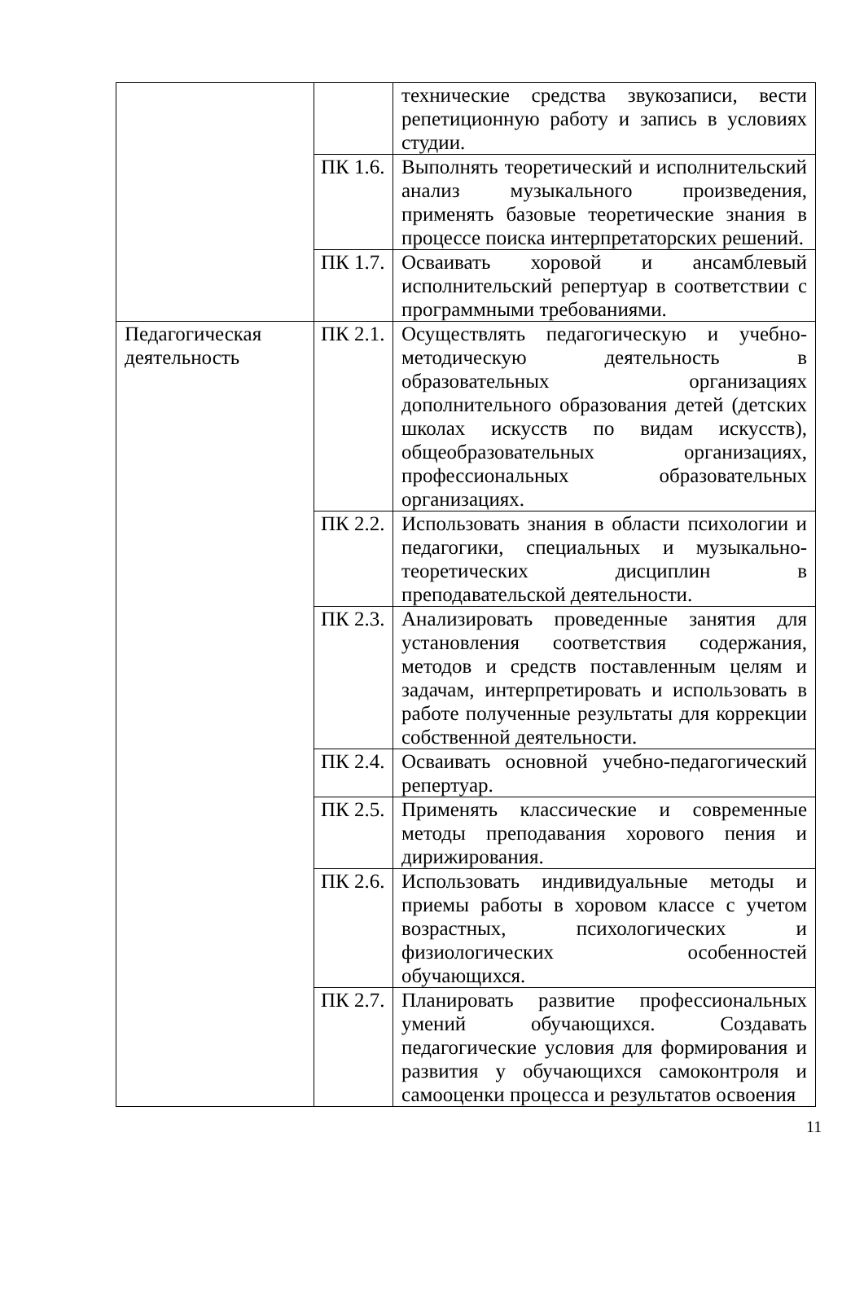| | | технические средства звукозаписи, вести репетиционную работу и запись в условиях студии. |
| | ПК 1.6. | Выполнять теоретический и исполнительский анализ музыкального произведения, применять базовые теоретические знания в процессе поиска интерпретаторских решений. |
| | ПК 1.7. | Осваивать хоровой и ансамблевый исполнительский репертуар в соответствии с программными требованиями. |
| Педагогическая деятельность | ПК 2.1. | Осуществлять педагогическую и учебно-методическую деятельность в образовательных организациях дополнительного образования детей (детских школах искусств по видам искусств), общеобразовательных организациях, профессиональных образовательных организациях. |
| | ПК 2.2. | Использовать знания в области психологии и педагогики, специальных и музыкально-теоретических дисциплин в преподавательской деятельности. |
| | ПК 2.3. | Анализировать проведенные занятия для установления соответствия содержания, методов и средств поставленным целям и задачам, интерпретировать и использовать в работе полученные результаты для коррекции собственной деятельности. |
| | ПК 2.4. | Осваивать основной учебно-педагогический репертуар. |
| | ПК 2.5. | Применять классические и современные методы преподавания хорового пения и дирижирования. |
| | ПК 2.6. | Использовать индивидуальные методы и приемы работы в хоровом классе с учетом возрастных, психологических и физиологических особенностей обучающихся. |
| | ПК 2.7. | Планировать развитие профессиональных умений обучающихся. Создавать педагогические условия для формирования и развития у обучающихся самоконтроля и самооценки процесса и результатов освоения |
11